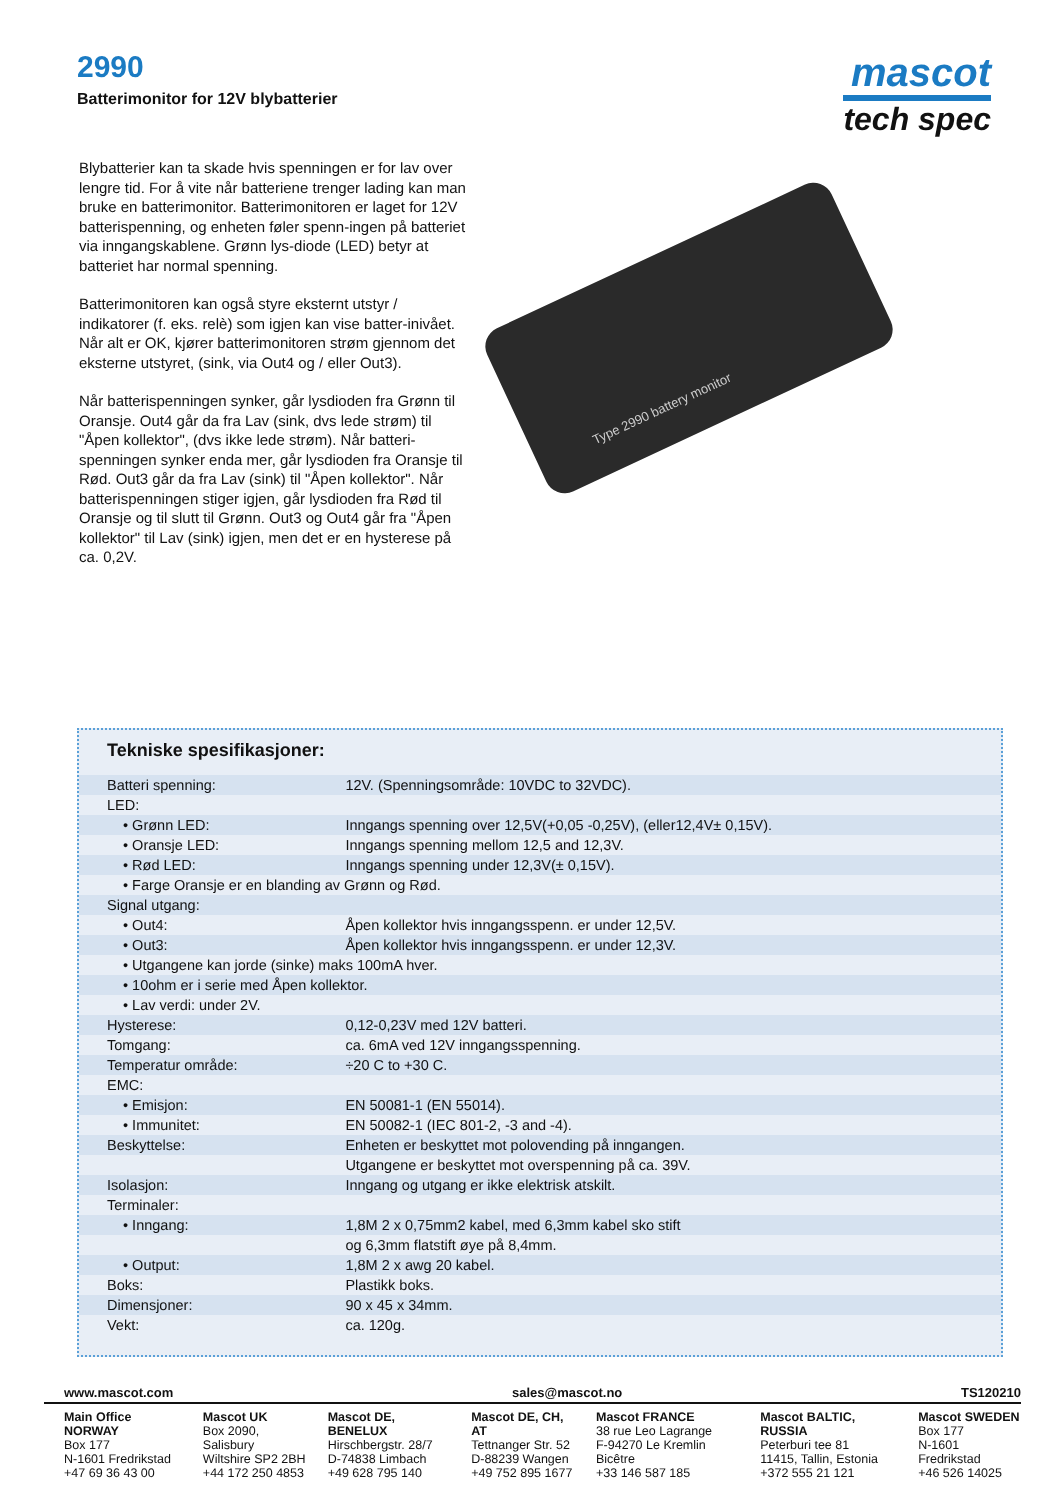2990
Batterimonitor for 12V blybatterier
mascot
tech spec
Blybatterier kan ta skade hvis spenningen er for lav over lengre tid. For å vite når batteriene trenger lading kan man bruke en batterimonitor. Batterimonitoren er laget for 12V batterispenning, og enheten føler spenn-ingen på batteriet via inngangskablene. Grønn lys-diode (LED) betyr at batteriet har normal spenning.
Batterimonitoren kan også styre eksternt utstyr / indikatorer (f. eks. relè) som igjen kan vise batter-inivået. Når alt er OK, kjører batterimonitoren strøm gjennom det eksterne utstyret, (sink, via Out4 og / eller Out3).
Når batterispenningen synker, går lysdioden fra Grønn til Oransje. Out4 går da fra Lav (sink, dvs lede strøm) til "Åpen kollektor", (dvs ikke lede strøm). Når batteri-spenningen synker enda mer, går lysdioden fra Oransje til Rød. Out3 går da fra Lav (sink) til "Åpen kollektor". Når batterispenningen stiger igjen, går lysdioden fra Rød til Oransje og til slutt til Grønn. Out3 og Out4 går fra "Åpen kollektor" til Lav (sink) igjen, men det er en hysterese på ca. 0,2V.
Type 2990 battery monitor
Tekniske spesifikasjoner:
| Batteri spenning: | 12V. (Spenningsområde: 10VDC to 32VDC). |
| LED: | |
| • Grønn LED: | Inngangs spenning over 12,5V(+0,05 -0,25V), (eller12,4V± 0,15V). |
| • Oransje LED: | Inngangs spenning mellom 12,5 and 12,3V. |
| • Rød LED: | Inngangs spenning under 12,3V(± 0,15V). |
| • Farge Oransje er en blanding av Grønn og Rød. | |
| Signal utgang: | |
| • Out4: | Åpen kollektor hvis inngangsspenn. er under 12,5V. |
| • Out3: | Åpen kollektor hvis inngangsspenn. er under 12,3V. |
| • Utgangene kan jorde (sinke) maks 100mA hver. | |
| • 10ohm er i serie med Åpen kollektor. | |
| • Lav verdi: under 2V. | |
| Hysterese: | 0,12-0,23V med 12V batteri. |
| Tomgang: | ca. 6mA ved 12V inngangsspenning. |
| Temperatur område: | ÷20 C to +30 C. |
| EMC: | |
| • Emisjon: | EN 50081-1 (EN 55014). |
| • Immunitet: | EN 50082-1 (IEC 801-2, -3 and -4). |
| Beskyttelse: | Enheten er beskyttet mot polovending på inngangen. |
| | Utgangene er beskyttet mot overspenning på ca. 39V. |
| Isolasjon: | Inngang og utgang er ikke elektrisk atskilt. |
| Terminaler: | |
| • Inngang: | 1,8M 2 x 0,75mm2 kabel, med 6,3mm kabel sko stift |
| | og 6,3mm flatstift øye på 8,4mm. |
| • Output: | 1,8M 2 x awg 20 kabel. |
| Boks: | Plastikk boks. |
| Dimensjoner: | 90 x 45 x 34mm. |
| Vekt: | ca. 120g. |
www.mascot.com sales@mascot.no TS120210
Main Office NORWAY
Box 177
N-1601 Fredrikstad
+47 69 36 43 00
Mascot UK
Box 2090, Salisbury
Wiltshire SP2 2BH
+44 172 250 4853
Mascot DE, BENELUX
Hirschbergstr. 28/7
D-74838 Limbach
+49 628 795 140
Mascot DE, CH, AT
Tettnanger Str. 52
D-88239 Wangen
+49 752 895 1677
Mascot FRANCE
38 rue Leo Lagrange
F-94270 Le Kremlin Bicêtre
+33 146 587 185
Mascot BALTIC, RUSSIA
Peterburi tee 81
11415, Tallin, Estonia
+372 555 21 121
Mascot SWEDEN
Box 177
N-1601 Fredrikstad
+46 526 14025